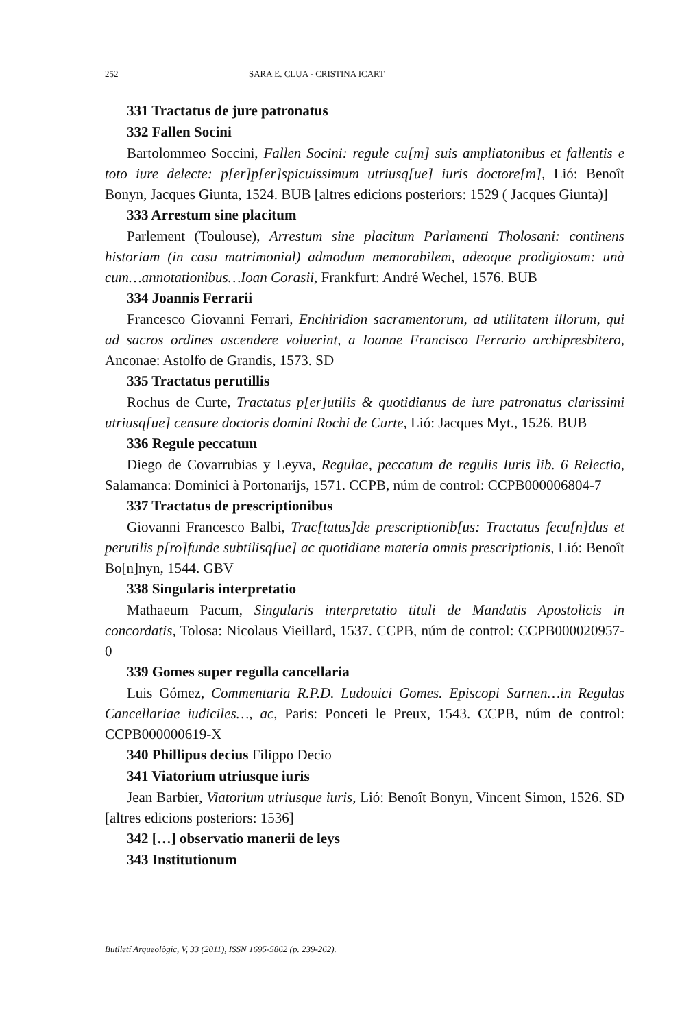252 SARA E. CLUA - CRISTINA ICART
331 Tractatus de jure patronatus
332 Fallen Socini
Bartolommeo Soccini, Fallen Socini: regule cu[m] suis ampliatonibus et fallentis e toto iure delecte: p[er]p[er]spicuissimum utriusq[ue] iuris doctore[m], Lió: Benoît Bonyn, Jacques Giunta, 1524. BUB [altres edicions posteriors: 1529 ( Jacques Giunta)]
333 Arrestum sine placitum
Parlement (Toulouse), Arrestum sine placitum Parlamenti Tholosani: continens historiam (in casu matrimonial) admodum memorabilem, adeoque prodigiosam: unà cum…annotationibus…Ioan Corasii, Frankfurt: André Wechel, 1576. BUB
334 Joannis Ferrarii
Francesco Giovanni Ferrari, Enchiridion sacramentorum, ad utilitatem illorum, qui ad sacros ordines ascendere voluerint, a Ioanne Francisco Ferrario archipresbitero, Anconae: Astolfo de Grandis, 1573. SD
335 Tractatus perutillis
Rochus de Curte, Tractatus p[er]utilis & quotidianus de iure patronatus clarissimi utriusq[ue] censure doctoris domini Rochi de Curte, Lió: Jacques Myt., 1526. BUB
336 Regule peccatum
Diego de Covarrubias y Leyva, Regulae, peccatum de regulis Iuris lib. 6 Relectio, Salamanca: Dominici à Portonarijs, 1571. CCPB, núm de control: CCPB000006804-7
337 Tractatus de prescriptionibus
Giovanni Francesco Balbi, Trac[tatus]de prescriptionib[us: Tractatus fecu[n]dus et perutilis p[ro]funde subtilisq[ue] ac quotidiane materia omnis prescriptionis, Lió: Benoît Bo[n]nyn, 1544. GBV
338 Singularis interpretatio
Mathaeum Pacum, Singularis interpretatio tituli de Mandatis Apostolicis in concordatis, Tolosa: Nicolaus Vieillard, 1537. CCPB, núm de control: CCPB000020957-0
339 Gomes super regulla cancellaria
Luis Gómez, Commentaria R.P.D. Ludouici Gomes. Episcopi Sarnen…in Regulas Cancellariae iudiciles…, ac, Paris: Ponceti le Preux, 1543. CCPB, núm de control: CCPB000000619-X
340 Phillipus decius Filippo Decio
341 Viatorium utriusque iuris
Jean Barbier, Viatorium utriusque iuris, Lió: Benoît Bonyn, Vincent Simon, 1526. SD [altres edicions posteriors: 1536]
342 […] observatio manerii de leys
343 Institutionum
Butlletí Arqueològic, V, 33 (2011), ISSN 1695-5862 (p. 239-262).